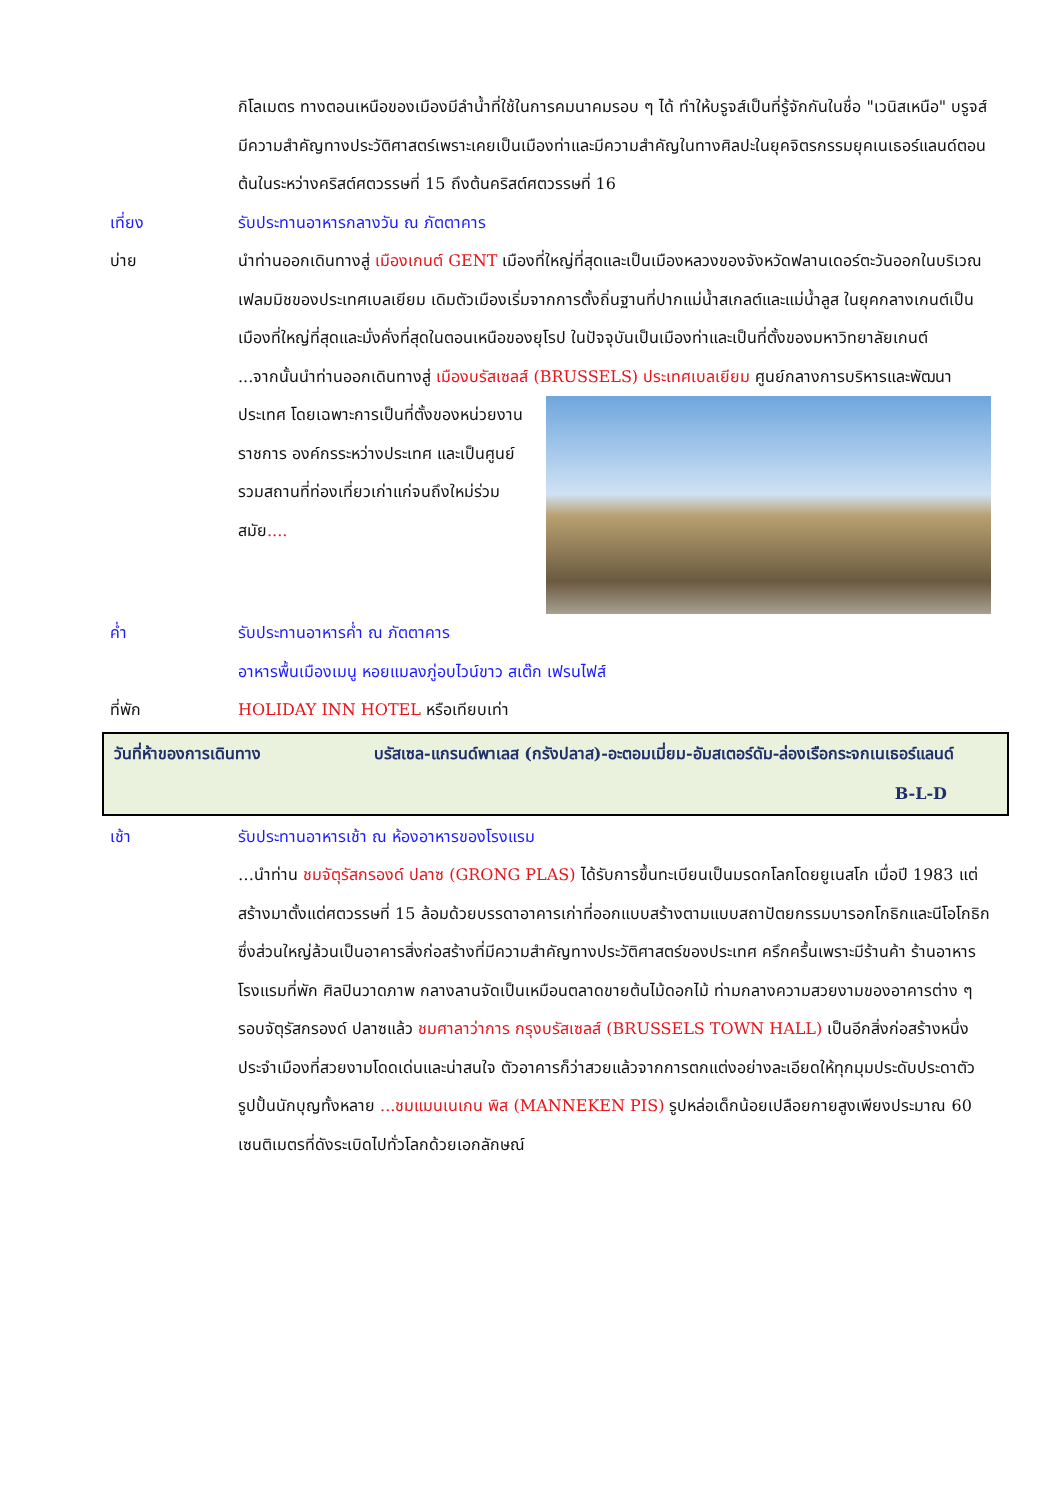กิโลเมตร ทางตอนเหนือของเมืองมีลำน้ำที่ใช้ในการคมนาคมรอบ ๆ ได้ ทำให้บรูจส์เป็นที่รู้จักกันในชื่อ "เวนิสเหนือ" บรูจส์มีความสำคัญทางประวัติศาสตร์เพราะเคยเป็นเมืองท่าและมีความสำคัญในทางศิลปะในยุคจิตรกรรมยุคเนเธอร์แลนด์ตอนต้นในระหว่างคริสต์ศตวรรษที่ 15 ถึงต้นคริสต์ศตวรรษที่ 16
เที่ยง รับประทานอาหารกลางวัน ณ ภัตตาคาร
บ่าย นำท่านออกเดินทางสู่ เมืองเกนต์ GENT เมืองที่ใหญ่ที่สุดและเป็นเมืองหลวงของจังหวัดฟลานเดอร์ตะวันออกในบริเวณเฟลมมิชของประเทศเบลเยียม เดิมตัวเมืองเริ่มจากการตั้งถิ่นฐานที่ปากแม่น้ำสเกลต์และแม่น้ำลูส ในยุคกลางเกนต์เป็นเมืองที่ใหญ่ที่สุดและมั่งคั่งที่สุดในตอนเหนือของยุโรป ในปัจจุบันเป็นเมืองท่าและเป็นที่ตั้งของมหาวิทยาลัยเกนต์
...จากนั้นนำท่านออกเดินทางสู่ เมืองบรัสเซลส์ (BRUSSELS) ประเทศเบลเยียม ศูนย์กลางการ
บริหารและพัฒนาประเทศ โดยเฉพาะการเป็นที่ตั้งของหน่วยงานราชการ องค์กรระหว่างประเทศ และเป็นศูนย์รวมสถานที่ท่องเที่ยวเก่าแก่จนถึงใหม่ร่วมสมัย....
ค่ำ รับประทานอาหารค่ำ ณ ภัตตาคาร
อาหารพื้นเมืองเมนู หอยแมลงภู่อบไวน์ขาว สเต๊ก เฟรนไฟส์
ที่พัก HOLIDAY INN HOTEL หรือเทียบเท่า
วันที่ห้าของการเดินทาง บรัสเซล-แกรนด์พาเลส (กรังปลาส)-อะตอมเมี่ยม-อัมสเตอร์ดัม-ล่องเรือกระจกเนเธอร์แลนด์ B-L-D
เช้า รับประทานอาหารเช้า ณ ห้องอาหารของโรงแรม
…นำท่าน ชมจัตุรัสกรองด์ ปลาซ (GRONG PLAS) ได้รับการขึ้นทะเบียนเป็นมรดกโลกโดยยูเนสโก เมื่อปี 1983 แต่สร้างมาตั้งแต่ศตวรรษที่ 15 ล้อมด้วยบรรดาอาคารเก่าที่ออกแบบสร้างตามแบบสถาปัตยกรรมบารอกโกธิกและนีโอโกธิก ซึ่งส่วนใหญ่ล้วนเป็นอาคารสิ่งก่อสร้างที่มีความสำคัญทางประวัติศาสตร์ของประเทศ ครึกครื้นเพราะมีร้านค้า ร้านอาหาร โรงแรมที่พัก ศิลปินวาดภาพ กลางลานจัดเป็นเหมือนตลาดขายต้นไม้ดอกไม้ ท่ามกลางความสวยงามของอาคารต่าง ๆ รอบจัตุรัสกรองด์ ปลาซแล้ว ชมศาลาว่าการ กรุงบรัสเซลส์ (BRUSSELS TOWN HALL) เป็นอีกสิ่งก่อสร้างหนึ่งประจำเมืองที่สวยงามโดดเด่นและน่าสนใจ ตัวอาคารก็ว่าสวยแล้วจากการตกแต่งอย่างละเอียดให้ทุกมุมประดับประดาตัวรูปปั้นนักบุญทั้งหลาย ...ชมแมนเนเกน พิส (MANNEKEN PIS) รูปหล่อเด็กน้อยเปลือยกายสูงเพียงประมาณ 60 เซนติเมตรที่ดังระเบิดไปทั่วโลกด้วยเอกลักษณ์